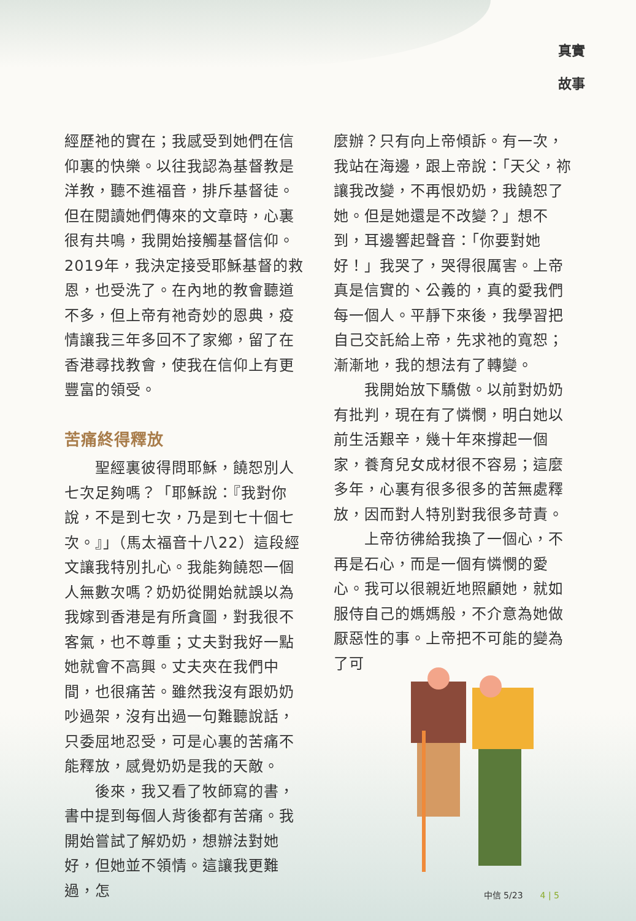真實
故事
經歷祂的實在；我感受到她們在信仰裏的快樂。以往我認為基督教是洋教，聽不進福音，排斥基督徒。但在閱讀她們傳來的文章時，心裏很有共鳴，我開始接觸基督信仰。2019年，我決定接受耶穌基督的救恩，也受洗了。在內地的教會聽道不多，但上帝有祂奇妙的恩典，疫情讓我三年多回不了家鄉，留了在香港尋找教會，使我在信仰上有更豐富的領受。
苦痛終得釋放
　　聖經裏彼得問耶穌，饒恕別人七次足夠嗎？「耶穌說：『我對你說，不是到七次，乃是到七十個七次。』」（馬太福音十八22）這段經文讓我特別扎心。我能夠饒恕一個人無數次嗎？奶奶從開始就誤以為我嫁到香港是有所貪圖，對我很不客氣，也不尊重；丈夫對我好一點她就會不高興。丈夫夾在我們中間，也很痛苦。雖然我沒有跟奶奶吵過架，沒有出過一句難聽說話，只委屈地忍受，可是心裏的苦痛不能釋放，感覺奶奶是我的天敵。
　　後來，我又看了牧師寫的書，書中提到每個人背後都有苦痛。我開始嘗試了解奶奶，想辦法對她好，但她並不領情。這讓我更難過，怎
麼辦？只有向上帝傾訴。有一次，我站在海邊，跟上帝說：「天父，祢讓我改變，不再恨奶奶，我饒恕了她。但是她還是不改變？」想不到，耳邊響起聲音：「你要對她好！」我哭了，哭得很厲害。上帝真是信實的、公義的，真的愛我們每一個人。平靜下來後，我學習把自己交託給上帝，先求祂的寬恕；漸漸地，我的想法有了轉變。
　　我開始放下驕傲。以前對奶奶有批判，現在有了憐憫，明白她以前生活艱辛，幾十年來撐起一個家，養育兒女成材很不容易；這麼多年，心裏有很多很多的苦無處釋放，因而對人特別對我很多苛責。
　　上帝彷彿給我換了一個心，不再是石心，而是一個有憐憫的愛心。我可以很親近地照顧她，就如服侍自己的媽媽般，不介意為她做厭惡性的事。上帝把不可能的變為了可
中信 5/23　　4 | 5